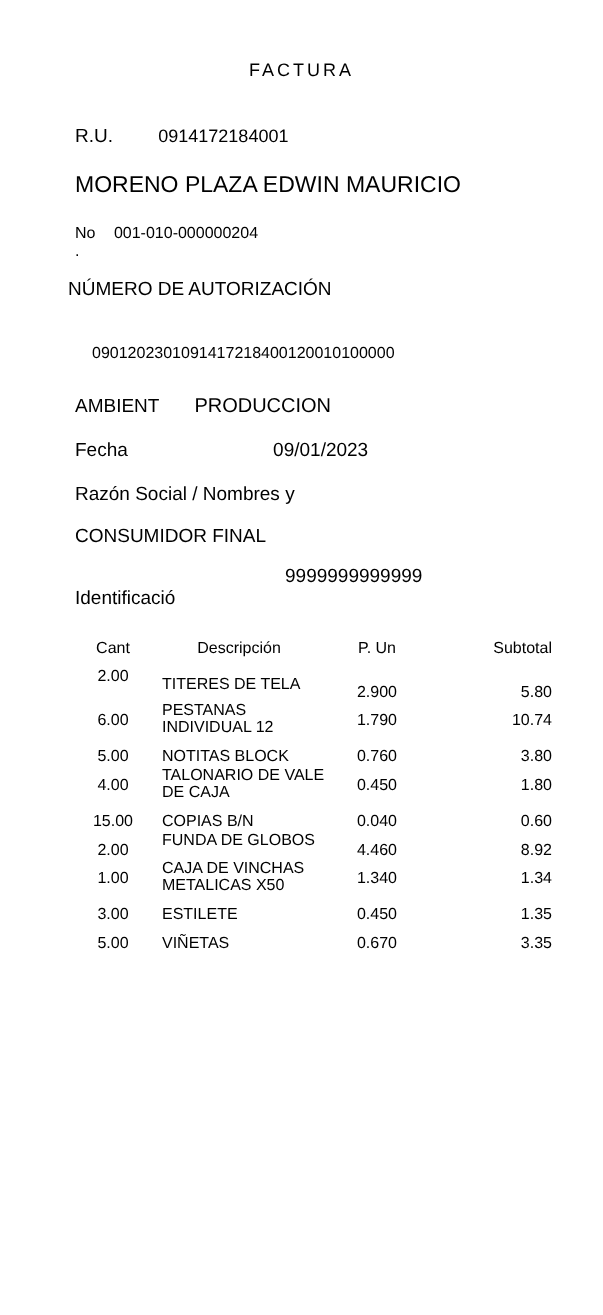FACTURA
R.U. 0914172184001
MORENO PLAZA EDWIN MAURICIO
No 001-010-000000204
.
NÚMERO DE AUTORIZACIÓN
090120230109141721840012001010000​0
AMBIENT PRODUCCION
Fecha 09/01/2023
Razón Social / Nombres y
CONSUMIDOR FINAL
9999999999999
Identificació
| Cant | Descripción | P. Un | Subtotal |
| --- | --- | --- | --- |
| 2.00 | TITERES DE TELA | 2.900 | 5.80 |
| 6.00 | PESTANAS INDIVIDUAL 12 | 1.790 | 10.74 |
| 5.00 | NOTITAS BLOCK | 0.760 | 3.80 |
| 4.00 | TALONARIO DE VALE DE CAJA | 0.450 | 1.80 |
| 15.00 | COPIAS B/N | 0.040 | 0.60 |
| 2.00 | FUNDA DE GLOBOS | 4.460 | 8.92 |
| 1.00 | CAJA DE VINCHAS METALICAS X50 | 1.340 | 1.34 |
| 3.00 | ESTILETE | 0.450 | 1.35 |
| 5.00 | VIÑETAS | 0.670 | 3.35 |